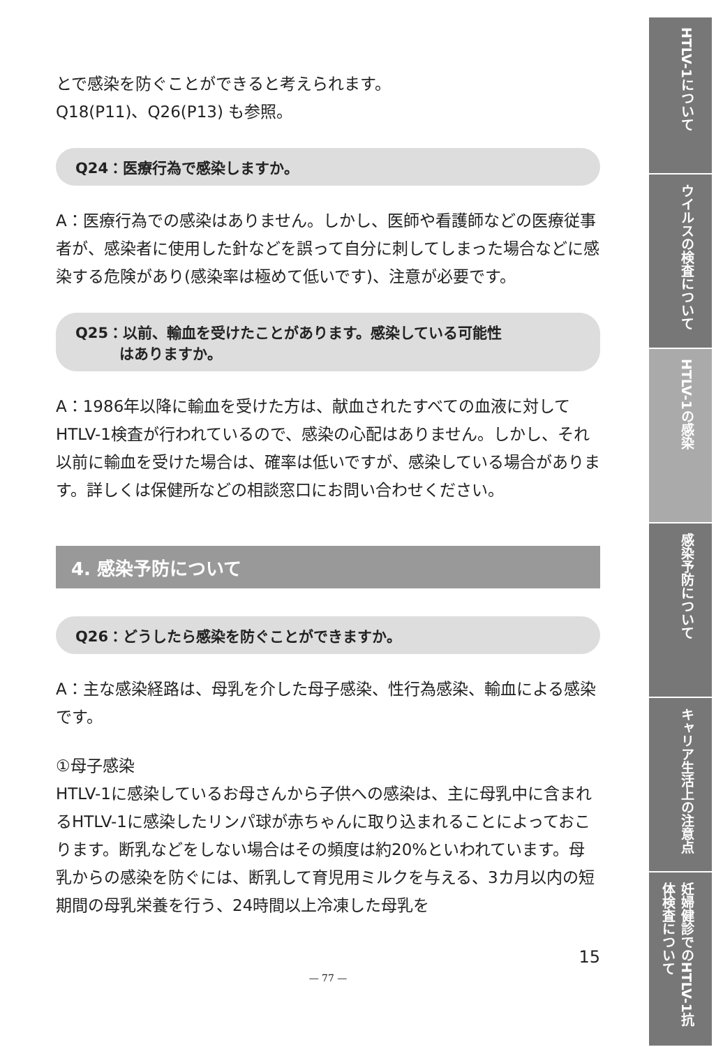とで感染を防ぐことができると考えられます。
Q18(P11)、Q26(P13) も参照。
Q24：医療行為で感染しますか。
A：医療行為での感染はありません。しかし、医師や看護師などの医療従事者が、感染者に使用した針などを誤って自分に刺してしまった場合などに感染する危険があり(感染率は極めて低いです)、注意が必要です。
Q25：以前、輸血を受けたことがあります。感染している可能性
　　　はありますか。
A：1986年以降に輸血を受けた方は、献血されたすべての血液に対してHTLV-1検査が行われているので、感染の心配はありません。しかし、それ以前に輸血を受けた場合は、確率は低いですが、感染している場合があります。詳しくは保健所などの相談窓口にお問い合わせください。
4. 感染予防について
Q26：どうしたら感染を防ぐことができますか。
A：主な感染経路は、母乳を介した母子感染、性行為感染、輸血による感染です。
①母子感染
HTLV-1に感染しているお母さんから子供への感染は、主に母乳中に含まれるHTLV-1に感染したリンパ球が赤ちゃんに取り込まれることによっておこります。断乳などをしない場合はその頻度は約20%といわれています。母乳からの感染を防ぐには、断乳して育児用ミルクを与える、3カ月以内の短期間の母乳栄養を行う、24時間以上冷凍した母乳を
15
— 77 —
HTLV-1について
ウイルスの検査について
HTLV-1の感染
感染予防について
キャリア生活上の注意点
妊婦健診でのHTLV-1抗体検査について